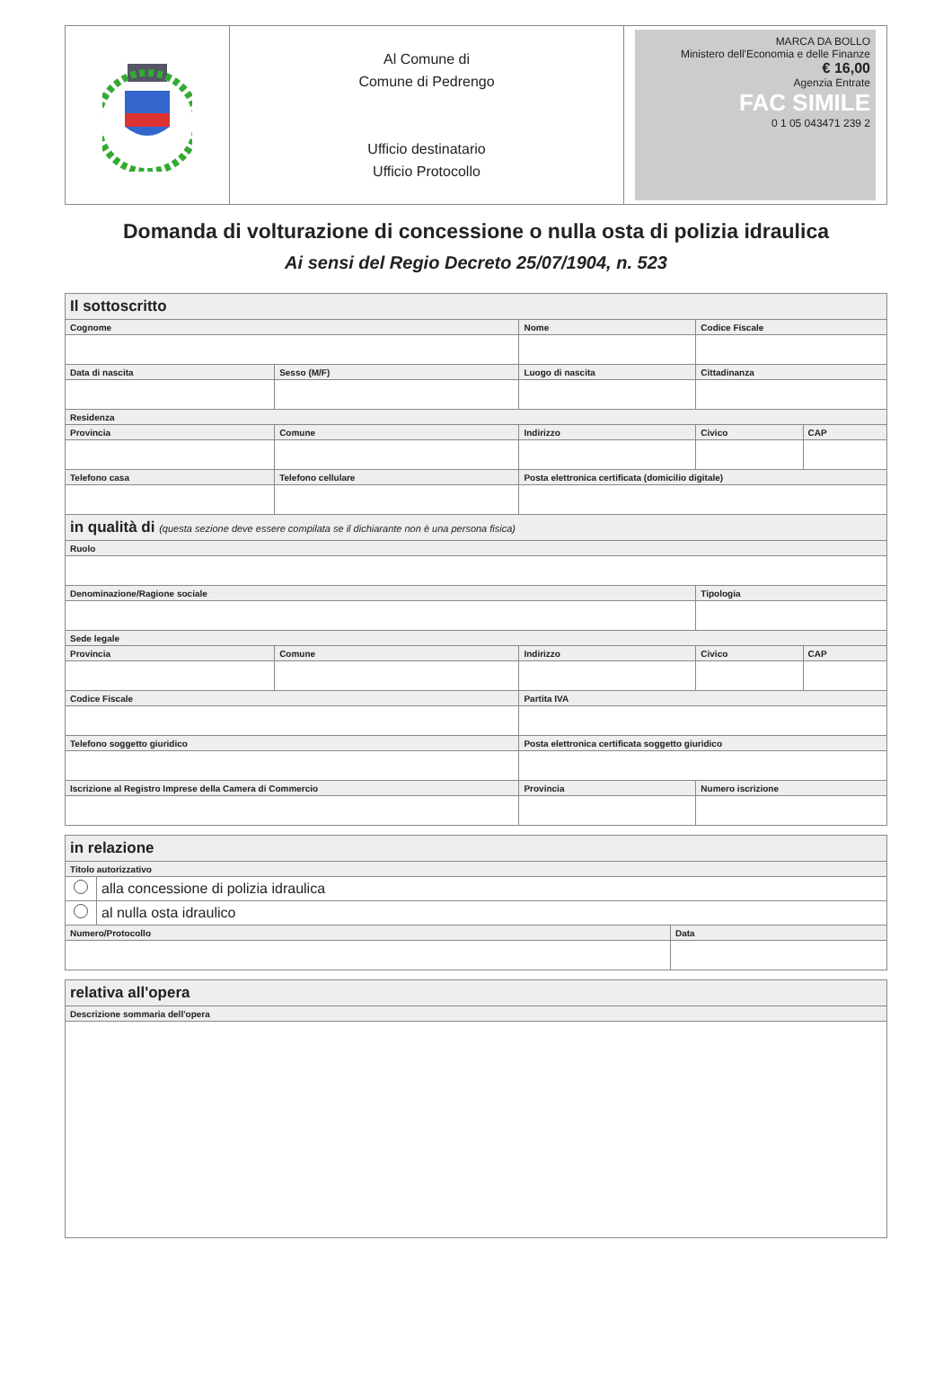| | Al Comune di Comune di Pedrengo Ufficio destinatario Ufficio Protocollo | MARCA DA BOLLO Ministero dell'Economia e delle Finanze € 16,00 Agenzia Entrate FAC SIMILE 0 1 05 043471 239 2 |
Domanda di volturazione di concessione o nulla osta di polizia idraulica
Ai sensi del Regio Decreto 25/07/1904, n. 523
| Il sottoscritto | | | | | | | | | |
| Cognome | | | Nome | | | | Codice Fiscale | | |
| Data di nascita | | Sesso (M/F) | Luogo di nascita | | | | Cittadinanza | | |
| Residenza | | | | | | | | | |
| Provincia | Comune | | | Indirizzo | | | | Civico | CAP |
| Telefono casa | | Telefono cellulare | | | Posta elettronica certificata (domicilio digitale) | | | | |
| in qualità di (questa sezione deve essere compilata se il dichiarante non è una persona fisica) | | | | | | | | | |
| Ruolo | | | | | | | | | |
| Denominazione/Ragione sociale | | | | | | | | Tipologia | |
| Sede legale | | | | | | | | | |
| Provincia | Comune | | | Indirizzo | | | | Civico | CAP |
| Codice Fiscale | | | | | Partita IVA | | | | |
| Telefono soggetto giuridico | | | Posta elettronica certificata soggetto giuridico | | | | | | |
| Iscrizione al Registro Imprese della Camera di Commercio | | | | | Provincia | Numero iscrizione | | | |
| in relazione | | |
| Titolo autorizzativo | | |
| | alla concessione di polizia idraulica | |
| | al nulla osta idraulico | |
| Numero/Protocollo | | Data |
| relativa all'opera |
| Descrizione sommaria dell'opera |